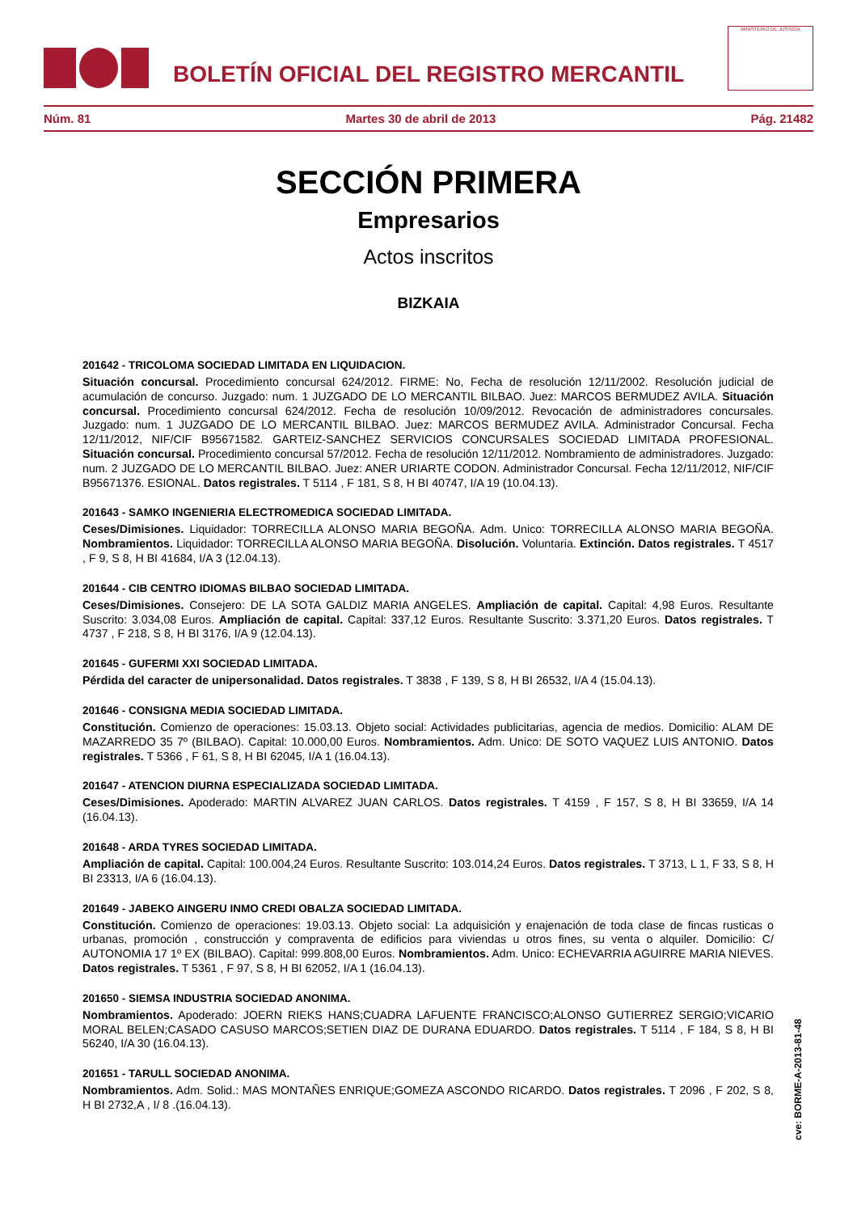BOLETÍN OFICIAL DEL REGISTRO MERCANTIL
MINISTERIO DE JUSTICIA
Núm. 81 Martes 30 de abril de 2013 Pág. 21482
SECCIÓN PRIMERA
Empresarios
Actos inscritos
BIZKAIA
201642 - TRICOLOMA SOCIEDAD LIMITADA EN LIQUIDACION.
Situación concursal. Procedimiento concursal 624/2012. FIRME: No, Fecha de resolución 12/11/2002. Resolución judicial de acumulación de concurso. Juzgado: num. 1 JUZGADO DE LO MERCANTIL BILBAO. Juez: MARCOS BERMUDEZ AVILA. Situación concursal. Procedimiento concursal 624/2012. Fecha de resolución 10/09/2012. Revocación de administradores concursales. Juzgado: num. 1 JUZGADO DE LO MERCANTIL BILBAO. Juez: MARCOS BERMUDEZ AVILA. Administrador Concursal. Fecha 12/11/2012, NIF/CIF B95671582. GARTEIZ-SANCHEZ SERVICIOS CONCURSALES SOCIEDAD LIMITADA PROFESIONAL. Situación concursal. Procedimiento concursal 57/2012. Fecha de resolución 12/11/2012. Nombramiento de administradores. Juzgado: num. 2 JUZGADO DE LO MERCANTIL BILBAO. Juez: ANER URIARTE CODON. Administrador Concursal. Fecha 12/11/2012, NIF/CIF B95671376. ESIONAL. Datos registrales. T 5114 , F 181, S 8, H BI 40747, I/A 19 (10.04.13).
201643 - SAMKO INGENIERIA ELECTROMEDICA SOCIEDAD LIMITADA.
Ceses/Dimisiones. Liquidador: TORRECILLA ALONSO MARIA BEGOÑA. Adm. Unico: TORRECILLA ALONSO MARIA BEGOÑA. Nombramientos. Liquidador: TORRECILLA ALONSO MARIA BEGOÑA. Disolución. Voluntaria. Extinción. Datos registrales. T 4517 , F 9, S 8, H BI 41684, I/A 3 (12.04.13).
201644 - CIB CENTRO IDIOMAS BILBAO SOCIEDAD LIMITADA.
Ceses/Dimisiones. Consejero: DE LA SOTA GALDIZ MARIA ANGELES. Ampliación de capital. Capital: 4,98 Euros. Resultante Suscrito: 3.034,08 Euros. Ampliación de capital. Capital: 337,12 Euros. Resultante Suscrito: 3.371,20 Euros. Datos registrales. T 4737 , F 218, S 8, H BI 3176, I/A 9 (12.04.13).
201645 - GUFERMI XXI SOCIEDAD LIMITADA.
Pérdida del caracter de unipersonalidad. Datos registrales. T 3838 , F 139, S 8, H BI 26532, I/A 4 (15.04.13).
201646 - CONSIGNA MEDIA SOCIEDAD LIMITADA.
Constitución. Comienzo de operaciones: 15.03.13. Objeto social: Actividades publicitarias, agencia de medios. Domicilio: ALAM DE MAZARREDO 35 7º (BILBAO). Capital: 10.000,00 Euros. Nombramientos. Adm. Unico: DE SOTO VAQUEZ LUIS ANTONIO. Datos registrales. T 5366 , F 61, S 8, H BI 62045, I/A 1 (16.04.13).
201647 - ATENCION DIURNA ESPECIALIZADA SOCIEDAD LIMITADA.
Ceses/Dimisiones. Apoderado: MARTIN ALVAREZ JUAN CARLOS. Datos registrales. T 4159 , F 157, S 8, H BI 33659, I/A 14 (16.04.13).
201648 - ARDA TYRES SOCIEDAD LIMITADA.
Ampliación de capital. Capital: 100.004,24 Euros. Resultante Suscrito: 103.014,24 Euros. Datos registrales. T 3713, L 1, F 33, S 8, H BI 23313, I/A 6 (16.04.13).
201649 - JABEKO AINGERU INMO CREDI OBALZA SOCIEDAD LIMITADA.
Constitución. Comienzo de operaciones: 19.03.13. Objeto social: La adquisición y enajenación de toda clase de fincas rusticas o urbanas, promoción , construcción y compraventa de edificios para viviendas u otros fines, su venta o alquiler. Domicilio: C/ AUTONOMIA 17 1º EX (BILBAO). Capital: 999.808,00 Euros. Nombramientos. Adm. Unico: ECHEVARRIA AGUIRRE MARIA NIEVES. Datos registrales. T 5361 , F 97, S 8, H BI 62052, I/A 1 (16.04.13).
201650 - SIEMSA INDUSTRIA SOCIEDAD ANONIMA.
Nombramientos. Apoderado: JOERN RIEKS HANS;CUADRA LAFUENTE FRANCISCO;ALONSO GUTIERREZ SERGIO;VICARIO MORAL BELEN;CASADO CASUSO MARCOS;SETIEN DIAZ DE DURANA EDUARDO. Datos registrales. T 5114 , F 184, S 8, H BI 56240, I/A 30 (16.04.13).
201651 - TARULL SOCIEDAD ANONIMA.
Nombramientos. Adm. Solid.: MAS MONTAÑES ENRIQUE;GOMEZA ASCONDO RICARDO. Datos registrales. T 2096 , F 202, S 8, H BI 2732,A , I/ 8 .(16.04.13).
cve: BORME-A-2013-81-48